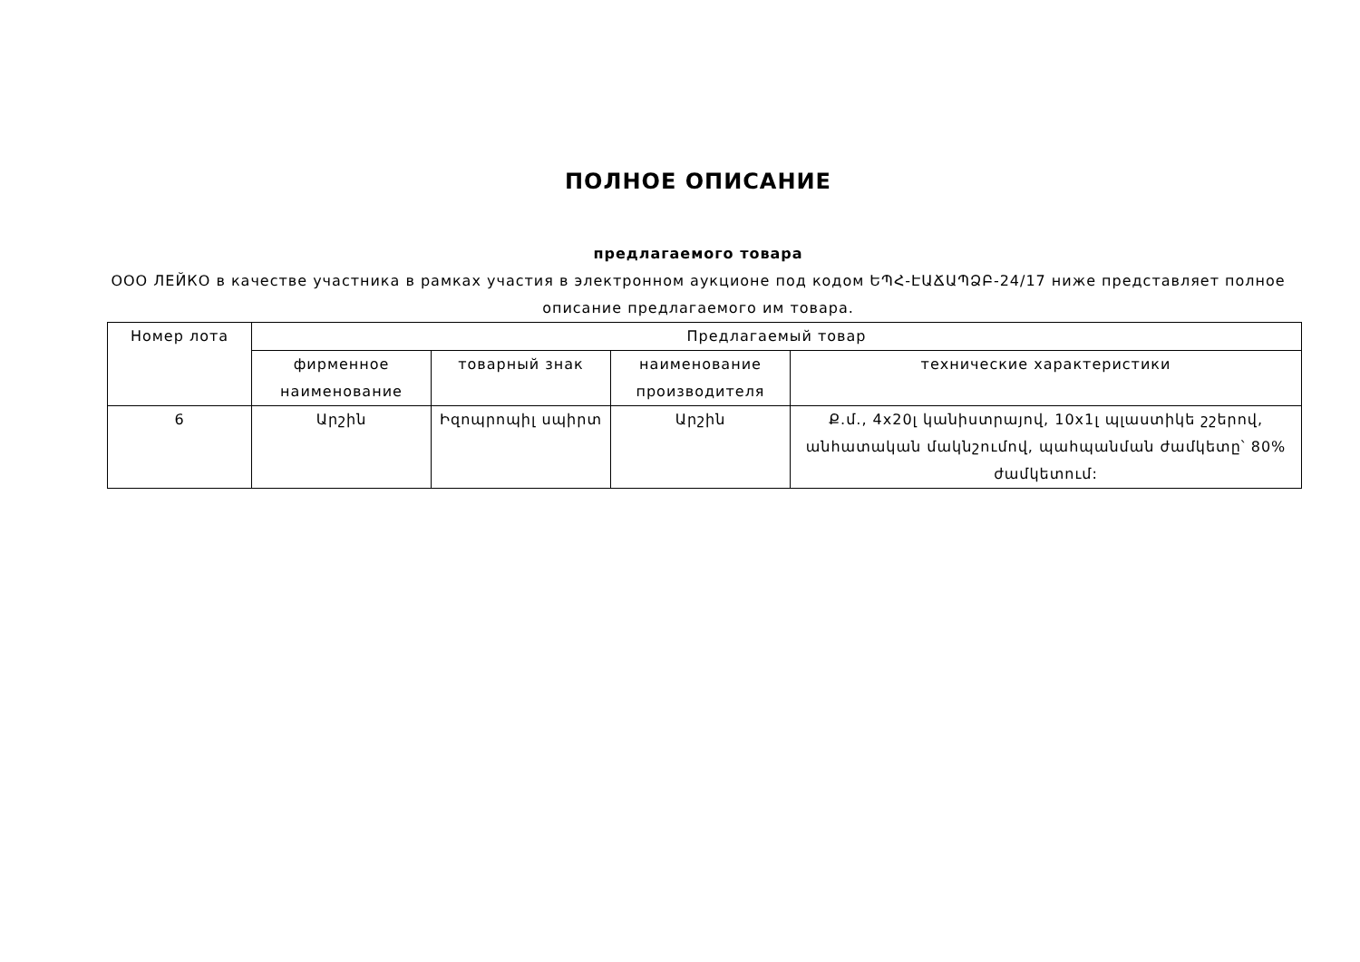ПОЛНОЕ ОПИСАНИЕ
предлагаемого товара
ООО ЛЕЙКО в качестве участника в рамках участия в электронном аукционе под кодом ԵՊՀ-ԷԱՃԱՊՁԲ-24/17 ниже представляет полное описание предлагаемого им товара.
| Номер лота | Предлагаемый товар | | | |
| --- | --- | --- | --- | --- |
| | фирменное наименование | товарный знак | наименование производителя | технические характеристики |
| 6 | Արշին | Իզոպրոպիլ սպիրտ | Արշին | Ք.մ., 4x20լ կանիստրայով, 10x1լ պլաստիկե շշերով, անհատական մակնշումով, պահպանման ժամկետը՝ 80% ժամկետում: |